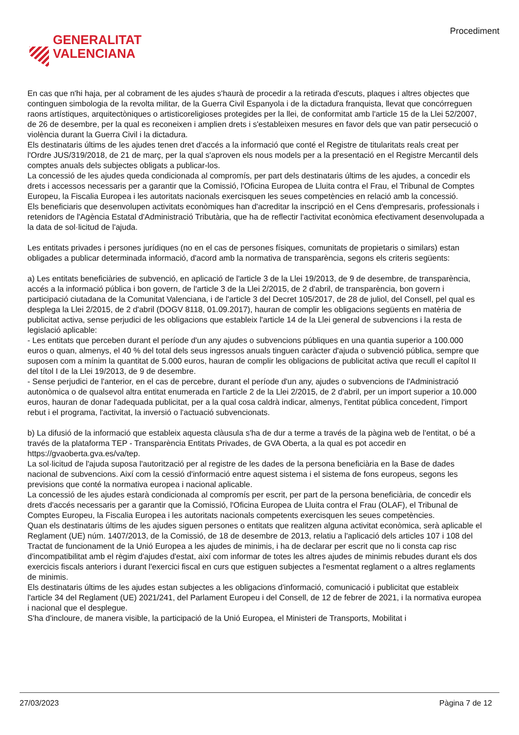GENERALITAT
VALENCIANA
Procediment
En cas que n'hi haja, per al cobrament de les ajudes s'haurà de procedir a la retirada d'escuts, plaques i altres objectes que continguen simbologia de la revolta militar, de la Guerra Civil Espanyola i de la dictadura franquista, llevat que concórreguen raons artístiques, arquitectòniques o artisticoreligioses protegides per la llei, de conformitat amb l'article 15 de la Llei 52/2007, de 26 de desembre, per la qual es reconeixen i amplien drets i s'estableixen mesures en favor dels que van patir persecució o violència durant la Guerra Civil i la dictadura.
Els destinataris últims de les ajudes tenen dret d'accés a la informació que conté el Registre de titularitats reals creat per l'Ordre JUS/319/2018, de 21 de març, per la qual s'aproven els nous models per a la presentació en el Registre Mercantil dels comptes anuals dels subjectes obligats a publicar-los.
La concessió de les ajudes queda condicionada al compromís, per part dels destinataris últims de les ajudes, a concedir els drets i accessos necessaris per a garantir que la Comissió, l'Oficina Europea de Lluita contra el Frau, el Tribunal de Comptes Europeu, la Fiscalia Europea i les autoritats nacionals exercisquen les seues competències en relació amb la concessió.
Els beneficiaris que desenvolupen activitats econòmiques han d'acreditar la inscripció en el Cens d'empresaris, professionals i retenidors de l'Agència Estatal d'Administració Tributària, que ha de reflectir l'activitat econòmica efectivament desenvolupada a la data de sol·licitud de l'ajuda.
Les entitats privades i persones jurídiques (no en el cas de persones físiques, comunitats de propietaris o similars) estan obligades a publicar determinada informació, d'acord amb la normativa de transparència, segons els criteris següents:
a) Les entitats beneficiàries de subvenció, en aplicació de l'article 3 de la Llei 19/2013, de 9 de desembre, de transparència, accés a la informació pública i bon govern, de l'article 3 de la Llei 2/2015, de 2 d'abril, de transparència, bon govern i participació ciutadana de la Comunitat Valenciana, i de l'article 3 del Decret 105/2017, de 28 de juliol, del Consell, pel qual es desplega la Llei 2/2015, de 2 d'abril (DOGV 8118, 01.09.2017), hauran de complir les obligacions següents en matèria de publicitat activa, sense perjudici de les obligacions que estableix l'article 14 de la Llei general de subvencions i la resta de legislació aplicable:
- Les entitats que perceben durant el període d'un any ajudes o subvencions públiques en una quantia superior a 100.000 euros o quan, almenys, el 40 % del total dels seus ingressos anuals tinguen caràcter d'ajuda o subvenció pública, sempre que suposen com a mínim la quantitat de 5.000 euros, hauran de complir les obligacions de publicitat activa que recull el capítol II del títol I de la Llei 19/2013, de 9 de desembre.
- Sense perjudici de l'anterior, en el cas de percebre, durant el període d'un any, ajudes o subvencions de l'Administració autonòmica o de qualsevol altra entitat enumerada en l'article 2 de la Llei 2/2015, de 2 d'abril, per un import superior a 10.000 euros, hauran de donar l'adequada publicitat, per a la qual cosa caldrà indicar, almenys, l'entitat pública concedent, l'import rebut i el programa, l'activitat, la inversió o l'actuació subvencionats.
b) La difusió de la informació que estableix aquesta clàusula s'ha de dur a terme a través de la pàgina web de l'entitat, o bé a través de la plataforma TEP - Transparència Entitats Privades, de GVA Oberta, a la qual es pot accedir en https://gvaoberta.gva.es/va/tep.
La sol·licitud de l'ajuda suposa l'autorització per al registre de les dades de la persona beneficiària en la Base de dades nacional de subvencions. Així com la cessió d'informació entre aquest sistema i el sistema de fons europeus, segons les previsions que conté la normativa europea i nacional aplicable.
La concessió de les ajudes estarà condicionada al compromís per escrit, per part de la persona beneficiària, de concedir els drets d'accés necessaris per a garantir que la Comissió, l'Oficina Europea de Lluita contra el Frau (OLAF), el Tribunal de Comptes Europeu, la Fiscalia Europea i les autoritats nacionals competents exercisquen les seues competències.
Quan els destinataris últims de les ajudes siguen persones o entitats que realitzen alguna activitat econòmica, serà aplicable el Reglament (UE) núm. 1407/2013, de la Comissió, de 18 de desembre de 2013, relatiu a l'aplicació dels articles 107 i 108 del Tractat de funcionament de la Unió Europea a les ajudes de minimis, i ha de declarar per escrit que no li consta cap risc d'incompatibilitat amb el règim d'ajudes d'estat, així com informar de totes les altres ajudes de minimis rebudes durant els dos exercicis fiscals anteriors i durant l'exercici fiscal en curs que estiguen subjectes a l'esmentat reglament o a altres reglaments de minimis.
Els destinataris últims de les ajudes estan subjectes a les obligacions d'informació, comunicació i publicitat que estableix l'article 34 del Reglament (UE) 2021/241, del Parlament Europeu i del Consell, de 12 de febrer de 2021, i la normativa europea i nacional que el desplegue.
S'ha d'incloure, de manera visible, la participació de la Unió Europea, el Ministeri de Transports, Mobilitat i
27/03/2023 Pàgina 7 de 12